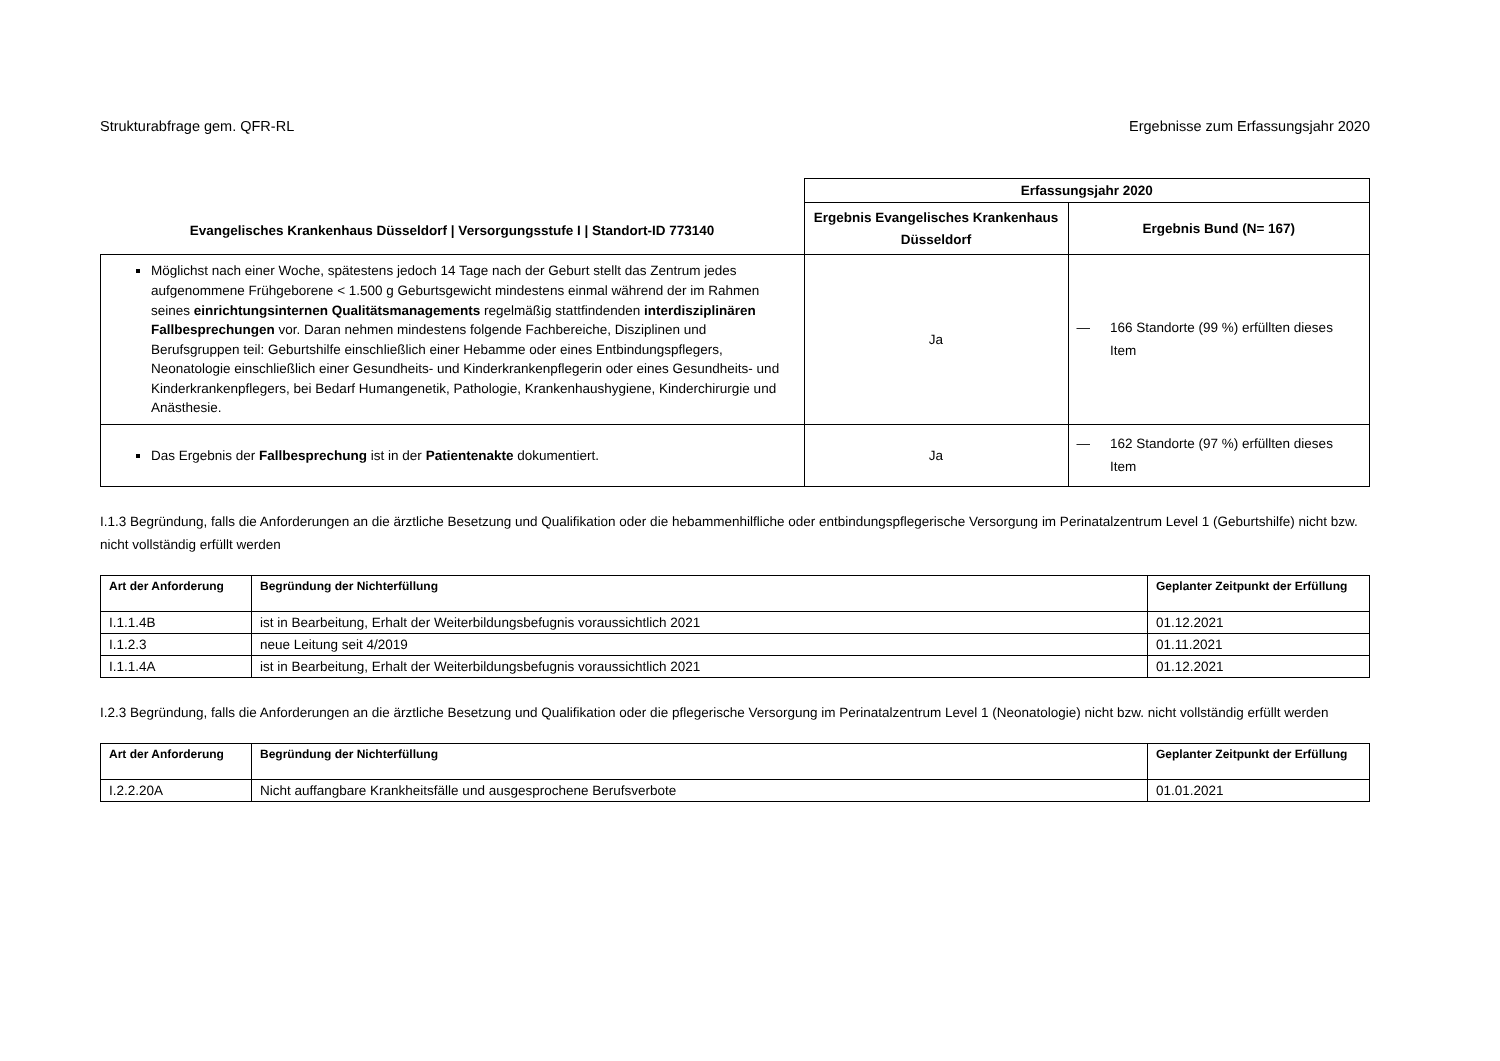Strukturabfrage gem. QFR-RL Ergebnisse zum Erfassungsjahr 2020
| Evangelisches Krankenhaus Düsseldorf / Versorgungsstufe I / Standort-ID 773140 | Erfassungsjahr 2020 | |
| --- | --- | --- |
| | Ergebnis Evangelisches Krankenhaus Düsseldorf | Ergebnis Bund (N= 167) |
| Möglichst nach einer Woche, spätestens jedoch 14 Tage nach der Geburt stellt das Zentrum jedes aufgenommene Frühgeborene < 1.500 g Geburtsgewicht mindestens einmal während der im Rahmen seines einrichtungsinternen Qualitätsmanagements regelmäßig stattfindenden interdisziplinären Fallbesprechungen vor. Daran nehmen mindestens folgende Fachbereiche, Disziplinen und Berufsgruppen teil: Geburtshilfe einschließlich einer Hebamme oder eines Entbindungspflegers, Neonatologie einschließlich einer Gesundheits- und Kinderkrankenpflegerin oder eines Gesundheits- und Kinderkrankenpflegers, bei Bedarf Humangenetik, Pathologie, Krankenhaushygiene, Kinderchirurgie und Anästhesie. | Ja | — 166 Standorte (99 %) erfüllten dieses Item |
| Das Ergebnis der Fallbesprechung ist in der Patientenakte dokumentiert. | Ja | — 162 Standorte (97 %) erfüllten dieses Item |
I.1.3 Begründung, falls die Anforderungen an die ärztliche Besetzung und Qualifikation oder die hebammenhilfliche oder entbindungspflegerische Versorgung im Perinatalzentrum Level 1 (Geburtshilfe) nicht bzw. nicht vollständig erfüllt werden
| Art der Anforderung | Begründung der Nichterfüllung | Geplanter Zeitpunkt der Erfüllung |
| --- | --- | --- |
| I.1.1.4B | ist in Bearbeitung, Erhalt der Weiterbildungsbefugnis voraussichtlich 2021 | 01.12.2021 |
| I.1.2.3 | neue Leitung seit 4/2019 | 01.11.2021 |
| I.1.1.4A | ist in Bearbeitung, Erhalt der Weiterbildungsbefugnis voraussichtlich 2021 | 01.12.2021 |
I.2.3 Begründung, falls die Anforderungen an die ärztliche Besetzung und Qualifikation oder die pflegerische Versorgung im Perinatalzentrum Level 1 (Neonatologie) nicht bzw. nicht vollständig erfüllt werden
| Art der Anforderung | Begründung der Nichterfüllung | Geplanter Zeitpunkt der Erfüllung |
| --- | --- | --- |
| I.2.2.20A | Nicht auffangbare Krankheitsfälle und ausgesprochene Berufsverbote | 01.01.2021 |